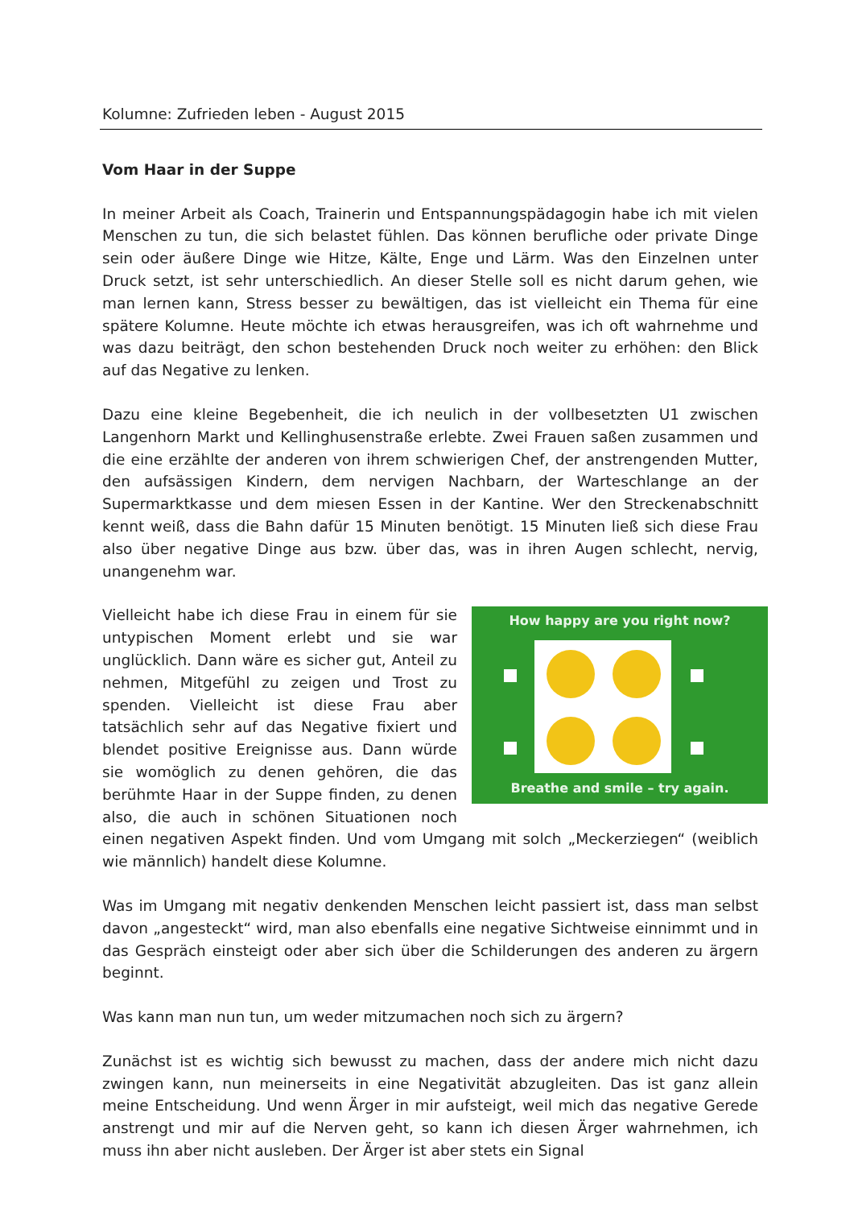Kolumne: Zufrieden leben - August 2015
Vom Haar in der Suppe
In meiner Arbeit als Coach, Trainerin und Entspannungspädagogin habe ich mit vielen Menschen zu tun, die sich belastet fühlen. Das können berufliche oder private Dinge sein oder äußere Dinge wie Hitze, Kälte, Enge und Lärm. Was den Einzelnen unter Druck setzt, ist sehr unterschiedlich. An dieser Stelle soll es nicht darum gehen, wie man lernen kann, Stress besser zu bewältigen, das ist vielleicht ein Thema für eine spätere Kolumne. Heute möchte ich etwas herausgreifen, was ich oft wahrnehme und was dazu beiträgt, den schon bestehenden Druck noch weiter zu erhöhen: den Blick auf das Negative zu lenken.
Dazu eine kleine Begebenheit, die ich neulich in der vollbesetzten U1 zwischen Langenhorn Markt und Kellinghusenstraße erlebte. Zwei Frauen saßen zusammen und die eine erzählte der anderen von ihrem schwierigen Chef, der anstrengenden Mutter, den aufsässigen Kindern, dem nervigen Nachbarn, der Warteschlange an der Supermarktkasse und dem miesen Essen in der Kantine. Wer den Streckenabschnitt kennt weiß, dass die Bahn dafür 15 Minuten benötigt. 15 Minuten ließ sich diese Frau also über negative Dinge aus bzw. über das, was in ihren Augen schlecht, nervig, unangenehm war.
How happy are you right now?
Breathe and smile – try again.
Vielleicht habe ich diese Frau in einem für sie untypischen Moment erlebt und sie war unglücklich. Dann wäre es sicher gut, Anteil zu nehmen, Mitgefühl zu zeigen und Trost zu spenden. Vielleicht ist diese Frau aber tatsächlich sehr auf das Negative fixiert und blendet positive Ereignisse aus. Dann würde sie womöglich zu denen gehören, die das berühmte Haar in der Suppe finden, zu denen also, die auch in schönen Situationen noch einen negativen Aspekt finden. Und vom Umgang mit solch „Meckerziegen“ (weiblich wie männlich) handelt diese Kolumne.
Was im Umgang mit negativ denkenden Menschen leicht passiert ist, dass man selbst davon „angesteckt“ wird, man also ebenfalls eine negative Sichtweise einnimmt und in das Gespräch einsteigt oder aber sich über die Schilderungen des anderen zu ärgern beginnt.
Was kann man nun tun, um weder mitzumachen noch sich zu ärgern?
Zunächst ist es wichtig sich bewusst zu machen, dass der andere mich nicht dazu zwingen kann, nun meinerseits in eine Negativität abzugleiten. Das ist ganz allein meine Entscheidung. Und wenn Ärger in mir aufsteigt, weil mich das negative Gerede anstrengt und mir auf die Nerven geht, so kann ich diesen Ärger wahrnehmen, ich muss ihn aber nicht ausleben. Der Ärger ist aber stets ein Signal